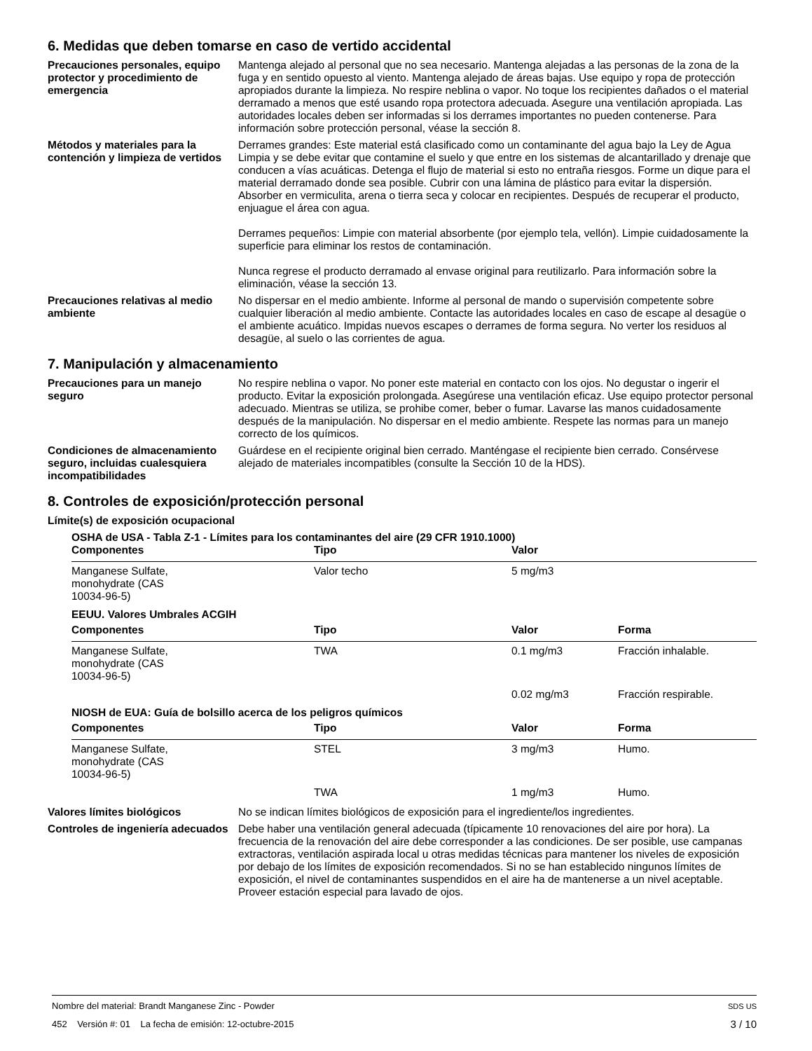6. Medidas que deben tomarse en caso de vertido accidental
Precauciones personales, equipo protector y procedimiento de emergencia
Mantenga alejado al personal que no sea necesario. Mantenga alejadas a las personas de la zona de la fuga y en sentido opuesto al viento. Mantenga alejado de áreas bajas. Use equipo y ropa de protección apropiados durante la limpieza. No respire neblina o vapor. No toque los recipientes dañados o el material derramado a menos que esté usando ropa protectora adecuada. Asegure una ventilación apropiada. Las autoridades locales deben ser informadas si los derrames importantes no pueden contenerse. Para información sobre protección personal, véase la sección 8.
Métodos y materiales para la contención y limpieza de vertidos
Derrames grandes: Este material está clasificado como un contaminante del agua bajo la Ley de Agua Limpia y se debe evitar que contamine el suelo y que entre en los sistemas de alcantarillado y drenaje que conducen a vías acuáticas. Detenga el flujo de material si esto no entraña riesgos. Forme un dique para el material derramado donde sea posible. Cubrir con una lámina de plástico para evitar la dispersión. Absorber en vermiculita, arena o tierra seca y colocar en recipientes. Después de recuperar el producto, enjuague el área con agua.
Derrames pequeños: Limpie con material absorbente (por ejemplo tela, vellón). Limpie cuidadosamente la superficie para eliminar los restos de contaminación.
Nunca regrese el producto derramado al envase original para reutilizarlo. Para información sobre la eliminación, véase la sección 13.
Precauciones relativas al medio ambiente
No dispersar en el medio ambiente. Informe al personal de mando o supervisión competente sobre cualquier liberación al medio ambiente. Contacte las autoridades locales en caso de escape al desagüe o el ambiente acuático. Impidas nuevos escapes o derrames de forma segura. No verter los residuos al desagüe, al suelo o las corrientes de agua.
7. Manipulación y almacenamiento
Precauciones para un manejo seguro
No respire neblina o vapor. No poner este material en contacto con los ojos. No degustar o ingerir el producto. Evitar la exposición prolongada. Asegúrese una ventilación eficaz. Use equipo protector personal adecuado. Mientras se utiliza, se prohibe comer, beber o fumar. Lavarse las manos cuidadosamente después de la manipulación. No dispersar en el medio ambiente. Respete las normas para un manejo correcto de los químicos.
Condiciones de almacenamiento seguro, incluidas cualesquiera incompatibilidades
Guárdese en el recipiente original bien cerrado. Manténgase el recipiente bien cerrado. Consérvese alejado de materiales incompatibles (consulte la Sección 10 de la HDS).
8. Controles de exposición/protección personal
Límite(s) de exposición ocupacional
| OSHA de USA - Tabla Z-1 - Límites para los contaminantes del aire (29 CFR 1910.1000) | | | |
| Componentes | Tipo | Valor | |
| Manganese Sulfate, monohydrate (CAS 10034-96-5) | Valor techo | 5 mg/m3 | |
| EEUU. Valores Umbrales ACGIH | | | |
| Componentes | Tipo | Valor | Forma |
| Manganese Sulfate, monohydrate (CAS 10034-96-5) | TWA | 0.1 mg/m3 | Fracción inhalable. |
| | | 0.02 mg/m3 | Fracción respirable. |
| NIOSH de EUA: Guía de bolsillo acerca de los peligros químicos | | | |
| Componentes | Tipo | Valor | Forma |
| Manganese Sulfate, monohydrate (CAS 10034-96-5) | STEL | 3 mg/m3 | Humo. |
| | TWA | 1 mg/m3 | Humo. |
Valores límites biológicos No se indican límites biológicos de exposición para el ingrediente/los ingredientes.
Controles de ingeniería adecuados
Debe haber una ventilación general adecuada (típicamente 10 renovaciones del aire por hora). La frecuencia de la renovación del aire debe corresponder a las condiciones. De ser posible, use campanas extractoras, ventilación aspirada local u otras medidas técnicas para mantener los niveles de exposición por debajo de los límites de exposición recomendados. Si no se han establecido ningunos límites de exposición, el nivel de contaminantes suspendidos en el aire ha de mantenerse a un nivel aceptable. Proveer estación especial para lavado de ojos.
Nombre del material: Brandt Manganese Zinc - Powder SDS US
452 Versión #: 01 La fecha de emisión: 12-octubre-2015 3 / 10